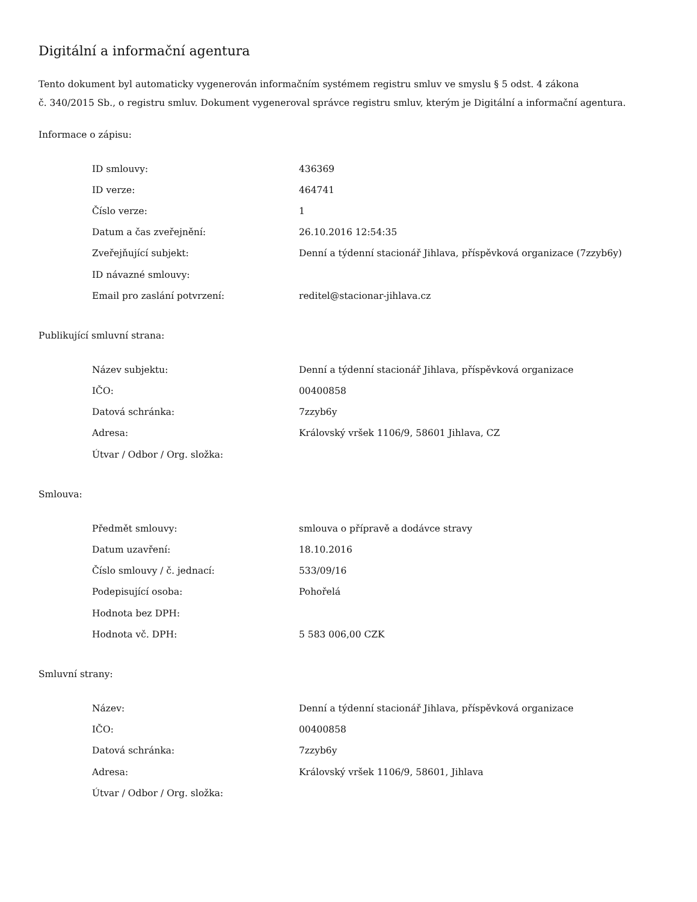Digitální a informační agentura
Tento dokument byl automaticky vygenerován informačním systémem registru smluv ve smyslu § 5 odst. 4 zákona
č. 340/2015 Sb., o registru smluv. Dokument vygeneroval správce registru smluv, kterým je Digitální a informační agentura.
Informace o zápisu:
| ID smlouvy: | 436369 |
| ID verze: | 464741 |
| Číslo verze: | 1 |
| Datum a čas zveřejnění: | 26.10.2016 12:54:35 |
| Zveřejňující subjekt: | Denní a týdenní stacionář Jihlava, příspěvková organizace (7zzyb6y) |
| ID návazné smlouvy: | |
| Email pro zaslání potvrzení: | reditel@stacionar-jihlava.cz |
Publikující smluvní strana:
| Název subjektu: | Denní a týdenní stacionář Jihlava, příspěvková organizace |
| IČO: | 00400858 |
| Datová schránka: | 7zzyb6y |
| Adresa: | Královský vršek 1106/9, 58601 Jihlava, CZ |
| Útvar / Odbor / Org. složka: | |
Smlouva:
| Předmět smlouvy: | smlouva o přípravě a dodávce stravy |
| Datum uzavření: | 18.10.2016 |
| Číslo smlouvy / č. jednací: | 533/09/16 |
| Podepisující osoba: | Pohořelá |
| Hodnota bez DPH: | |
| Hodnota vč. DPH: | 5 583 006,00 CZK |
Smluvní strany:
| Název: | Denní a týdenní stacionář Jihlava, příspěvková organizace |
| IČO: | 00400858 |
| Datová schránka: | 7zzyb6y |
| Adresa: | Královský vršek 1106/9, 58601, Jihlava |
| Útvar / Odbor / Org. složka: | |